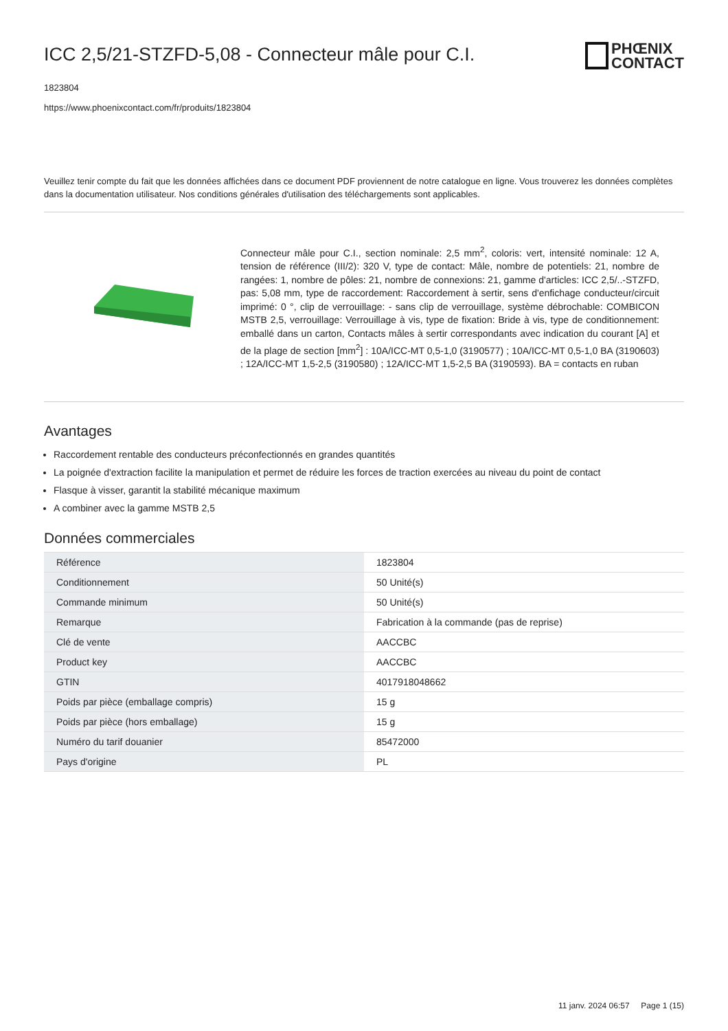ICC 2,5/21-STZFD-5,08 - Connecteur mâle pour C.I.
PHŒNIX
CONTACT
1823804
https://www.phoenixcontact.com/fr/produits/1823804
Veuillez tenir compte du fait que les données affichées dans ce document PDF proviennent de notre catalogue en ligne. Vous trouverez les données complètes dans la documentation utilisateur. Nos conditions générales d'utilisation des téléchargements sont applicables.
Connecteur mâle pour C.I., section nominale: 2,5 mm<sup>2</sup>, coloris: vert, intensité nominale: 12 A, tension de référence (III/2): 320 V, type de contact: Mâle, nombre de potentiels: 21, nombre de rangées: 1, nombre de pôles: 21, nombre de connexions: 21, gamme d'articles: ICC 2,5/..-STZFD, pas: 5,08 mm, type de raccordement: Raccordement à sertir, sens d'enfichage conducteur/circuit imprimé: 0 °, clip de verrouillage: - sans clip de verrouillage, système débrochable: COMBICON MSTB 2,5, verrouillage: Verrouillage à vis, type de fixation: Bride à vis, type de conditionnement: emballé dans un carton, Contacts mâles à sertir correspondants avec indication du courant [A] et de la plage de section [mm<sup>2</sup>] : 10A/ICC-MT 0,5-1,0 (3190577) ; 10A/ICC-MT 0,5-1,0 BA (3190603) ; 12A/ICC-MT 1,5-2,5 (3190580) ; 12A/ICC-MT 1,5-2,5 BA (3190593). BA = contacts en ruban
Avantages
Raccordement rentable des conducteurs préconfectionnés en grandes quantités
La poignée d'extraction facilite la manipulation et permet de réduire les forces de traction exercées au niveau du point de contact
Flasque à visser, garantit la stabilité mécanique maximum
A combiner avec la gamme MSTB 2,5
Données commerciales
| Référence | 1823804 |
| Conditionnement | 50 Unité(s) |
| Commande minimum | 50 Unité(s) |
| Remarque | Fabrication à la commande (pas de reprise) |
| Clé de vente | AACCBC |
| Product key | AACCBC |
| GTIN | 4017918048662 |
| Poids par pièce (emballage compris) | 15 g |
| Poids par pièce (hors emballage) | 15 g |
| Numéro du tarif douanier | 85472000 |
| Pays d'origine | PL |
11 janv. 2024 06:57 Page 1 (15)